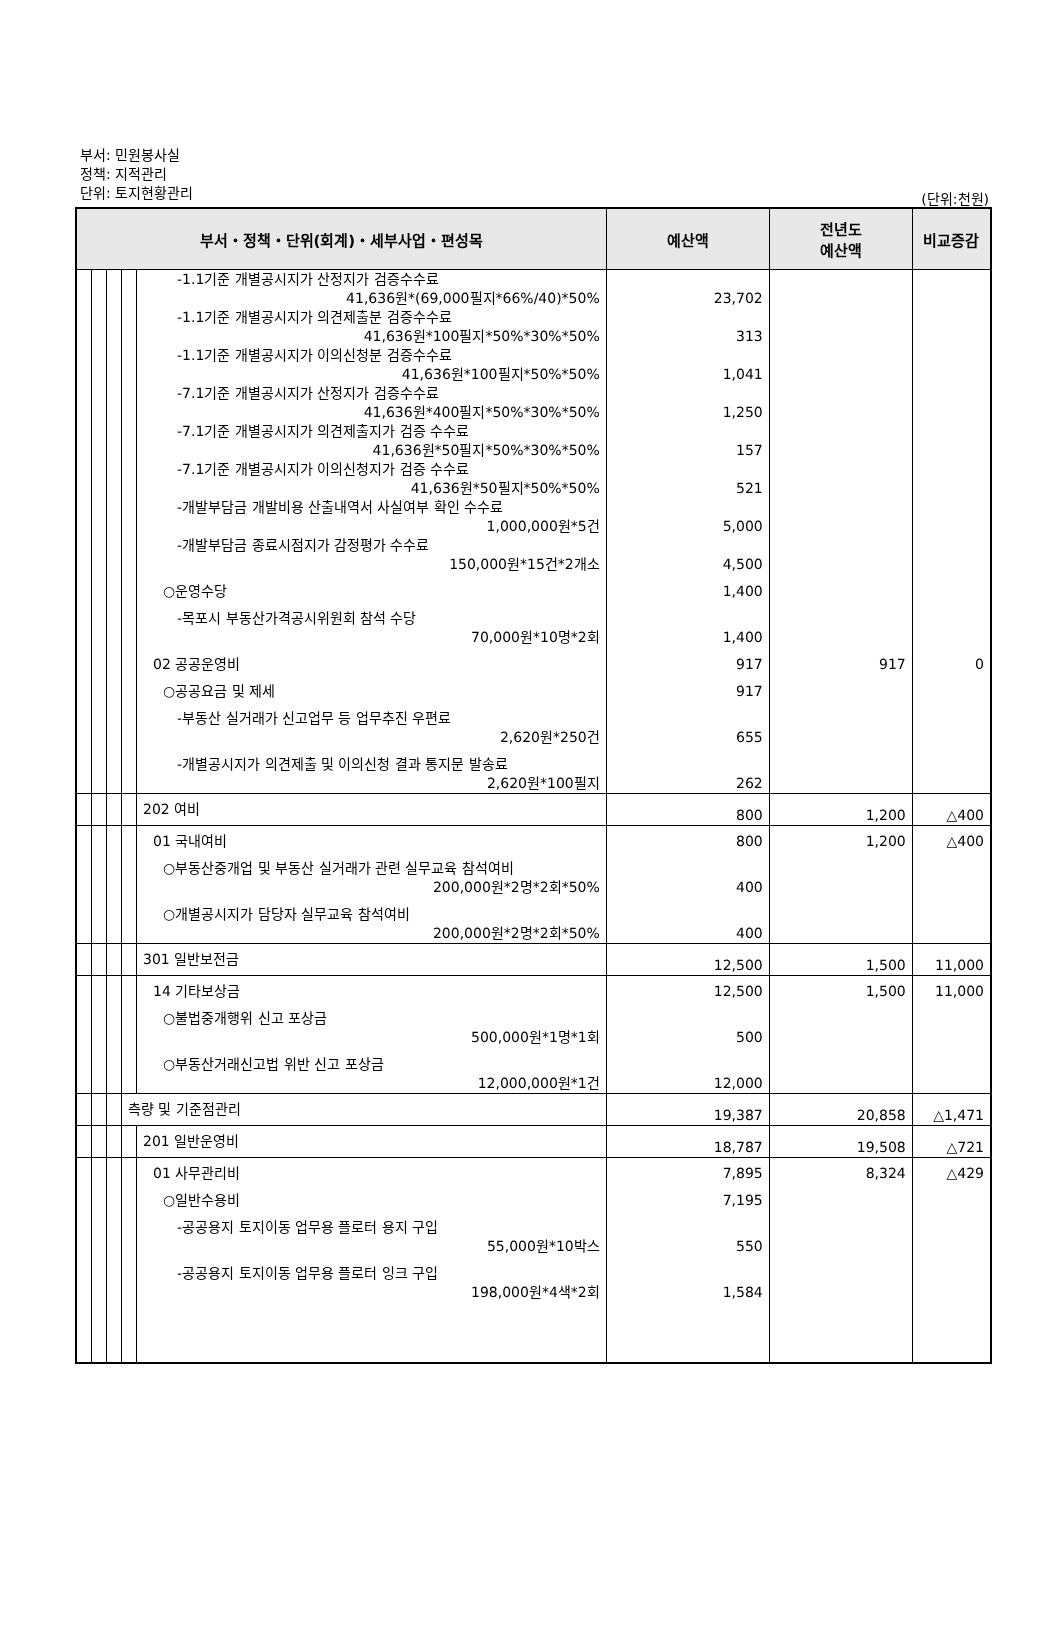부서: 민원봉사실
정책: 지적관리
단위: 토지현황관리
(단위:천원)
| 부서・정책・단위(회계)・세부사업・편성목 | | | | | 예산액 | 전년도 예산액 | 비교증감 |
| --- | --- | --- | --- | --- | --- | --- | --- |
| | | | | -1.1기준 개별공시지가 산정지가 검증수수료 41,636원*(69,000필지*66%/40)*50% | 23,702 | | |
| | | | | -1.1기준 개별공시지가 의견제출분 검증수수료 41,636원*100필지*50%*30%*50% | 313 | | |
| | | | | -1.1기준 개별공시지가 이의신청분 검증수수료 41,636원*100필지*50%*50% | 1,041 | | |
| | | | | -7.1기준 개별공시지가 산정지가 검증수수료 41,636원*400필지*50%*30%*50% | 1,250 | | |
| | | | | -7.1기준 개별공시지가 의견제출지가 검증 수수료 41,636원*50필지*50%*30%*50% | 157 | | |
| | | | | -7.1기준 개별공시지가 이의신청지가 검증 수수료 41,636원*50필지*50%*50% | 521 | | |
| | | | | -개발부담금 개발비용 산출내역서 사실여부 확인 수수료 1,000,000원*5건 | 5,000 | | |
| | | | | -개발부담금 종료시점지가 감정평가 수수료 150,000원*15건*2개소 | 4,500 | | |
| | | | | ○운영수당 | 1,400 | | |
| | | | | -목포시 부동산가격공시위원회 참석 수당 70,000원*10명*2회 | 1,400 | | |
| | | | | 02 공공운영비 | 917 | 917 | 0 |
| | | | | ○공공요금 및 제세 | 917 | | |
| | | | | -부동산 실거래가 신고업무 등 업무추진 우편료 2,620원*250건 | 655 | | |
| | | | | -개별공시지가 의견제출 및 이의신청 결과 통지문 발송료 2,620원*100필지 | 262 | | |
| | | | | 202 여비 | 800 | 1,200 | △400 |
| | | | | 01 국내여비 | 800 | 1,200 | △400 |
| | | | | ○부동산중개업 및 부동산 실거래가 관련 실무교육 참석여비 200,000원*2명*2회*50% | 400 | | |
| | | | | ○개별공시지가 담당자 실무교육 참석여비 200,000원*2명*2회*50% | 400 | | |
| | | | | 301 일반보전금 | 12,500 | 1,500 | 11,000 |
| | | | | 14 기타보상금 | 12,500 | 1,500 | 11,000 |
| | | | | ○불법중개행위 신고 포상금 500,000원*1명*1회 | 500 | | |
| | | | | ○부동산거래신고법 위반 신고 포상금 12,000,000원*1건 | 12,000 | | |
| | | | 측량 및 기준점관리 | | 19,387 | 20,858 | △1,471 |
| | | | | 201 일반운영비 | 18,787 | 19,508 | △721 |
| | | | | 01 사무관리비 | 7,895 | 8,324 | △429 |
| | | | | ○일반수용비 | 7,195 | | |
| | | | | -공공용지 토지이동 업무용 플로터 용지 구입 55,000원*10박스 | 550 | | |
| | | | | -공공용지 토지이동 업무용 플로터 잉크 구입 198,000원*4색*2회 | 1,584 | | |